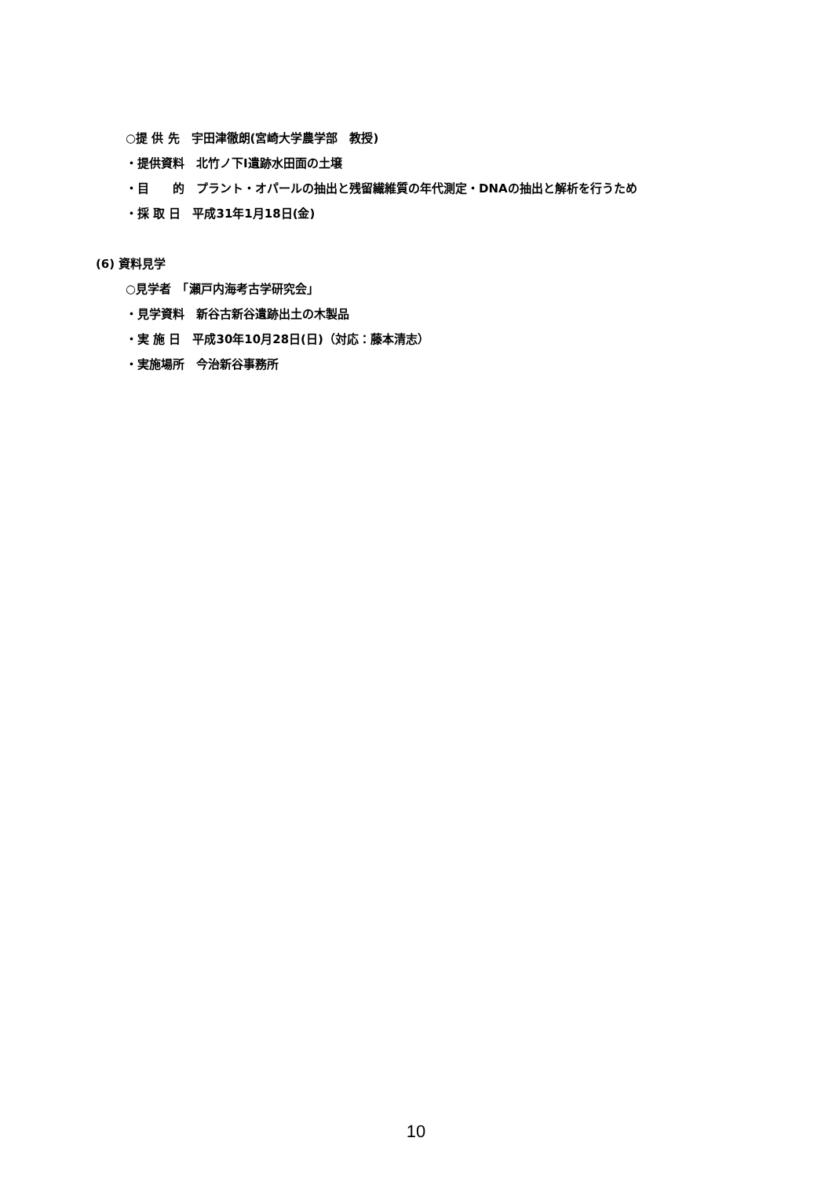○提 供 先　宇田津徹朗(宮崎大学農学部　教授)
・提供資料　北竹ノ下Ⅰ遺跡水田面の土壌
・目　　的　プラント・オパールの抽出と残留繊維質の年代測定・DNAの抽出と解析を行うため
・採 取 日　平成31年1月18日(金)
(6) 資料見学
○見学者　「瀬戸内海考古学研究会」
・見学資料　新谷古新谷遺跡出土の木製品
・実 施 日　平成30年10月28日(日)（対応：藤本清志）
・実施場所　今治新谷事務所
10